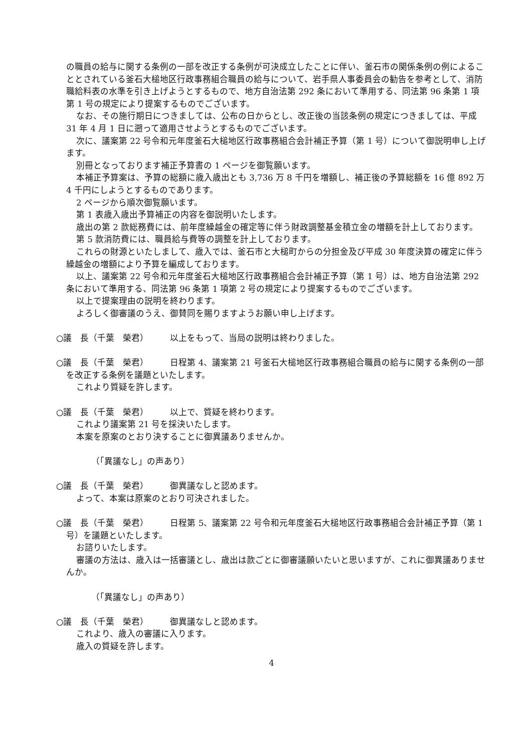の職員の給与に関する条例の一部を改正する条例が可決成立したことに伴い、釜石市の関係条例の例によることとされている釜石大槌地区行政事務組合職員の給与について、岩手県人事委員会の勧告を参考として、消防職給料表の水準を引き上げようとするもので、地方自治法第 292 条において準用する、同法第 96 条第 1 項第 1 号の規定により提案するものでございます。
なお、その施行期日につきましては、公布の日からとし、改正後の当該条例の規定につきましては、平成 31 年 4 月 1 日に遡って適用させようとするものでございます。
次に、議案第 22 号令和元年度釜石大槌地区行政事務組合会計補正予算（第 1 号）について御説明申し上げます。
別冊となっております補正予算書の 1 ページを御覧願います。
本補正予算案は、予算の総額に歳入歳出とも 3,736 万 8 千円を増額し、補正後の予算総額を 16 億 892 万 4 千円にしようとするものであります。
2 ページから順次御覧願います。
第 1 表歳入歳出予算補正の内容を御説明いたします。
歳出の第 2 款総務費には、前年度繰越金の確定等に伴う財政調整基金積立金の増額を計上しております。
第 5 款消防費には、職員給与費等の調整を計上しております。
これらの財源といたしまして、歳入では、釜石市と大槌町からの分担金及び平成 30 年度決算の確定に伴う繰越金の増額により予算を編成しております。
以上、議案第 22 号令和元年度釜石大槌地区行政事務組合会計補正予算（第 1 号）は、地方自治法第 292 条において準用する、同法第 96 条第 1 項第 2 号の規定により提案するものでございます。
以上で提案理由の説明を終わります。
よろしく御審議のうえ、御賛同を賜りますようお願い申し上げます。
○議　長（千葉　榮君）　　　以上をもって、当局の説明は終わりました。
○議　長（千葉　榮君）　　　日程第 4、議案第 21 号釜石大槌地区行政事務組合職員の給与に関する条例の一部を改正する条例を議題といたします。
これより質疑を許します。
○議　長（千葉　榮君）　　　以上で、質疑を終わります。
これより議案第 21 号を採決いたします。
本案を原案のとおり決することに御異議ありませんか。
（「異議なし」の声あり）
○議　長（千葉　榮君）　　　御異議なしと認めます。
よって、本案は原案のとおり可決されました。
○議　長（千葉　榮君）　　　日程第 5、議案第 22 号令和元年度釜石大槌地区行政事務組合会計補正予算（第 1 号）を議題といたします。
お諮りいたします。
審議の方法は、歳入は一括審議とし、歳出は款ごとに御審議願いたいと思いますが、これに御異議ありませんか。
（「異議なし」の声あり）
○議　長（千葉　榮君）　　　御異議なしと認めます。
これより、歳入の審議に入ります。
歳入の質疑を許します。
4